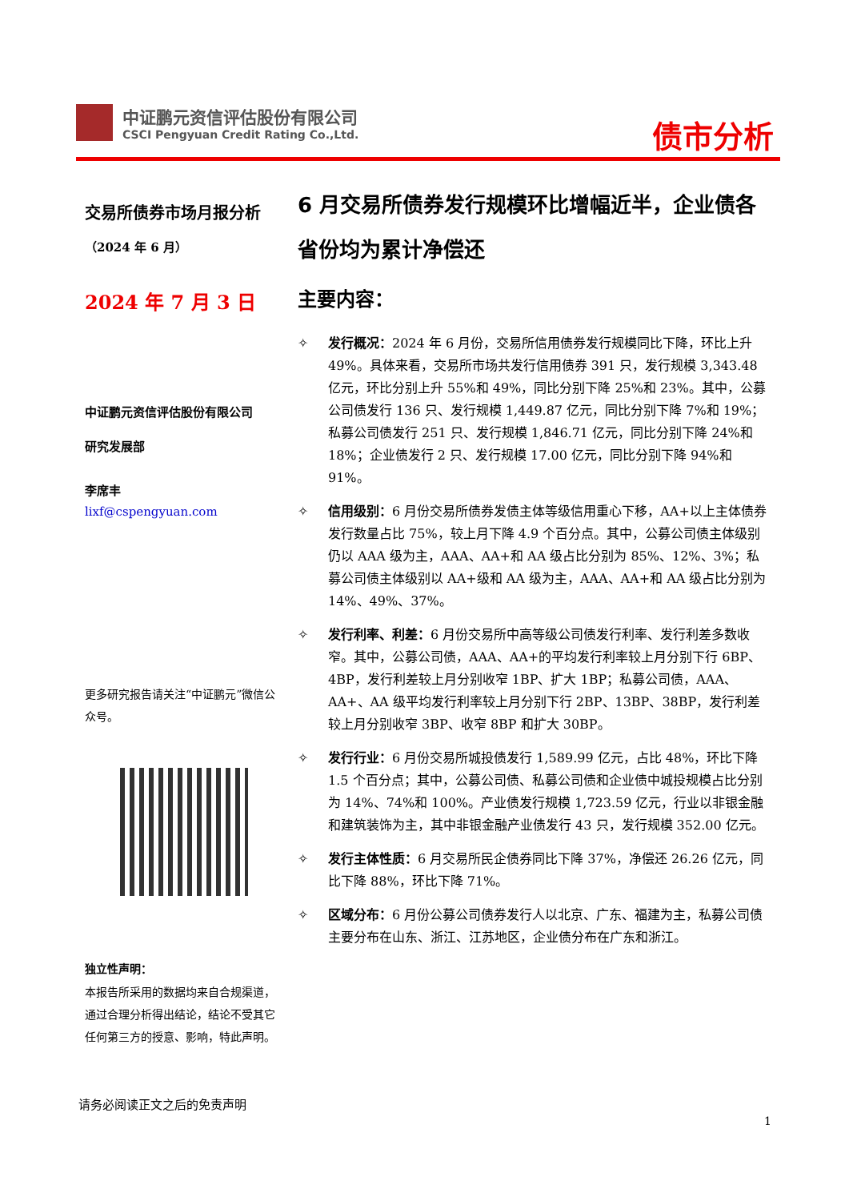中证鹏元资信评估股份有限公司
CSCI Pengyuan Credit Rating Co.,Ltd.
债市分析
交易所债券市场月报分析
（2024 年 6 月）
2024 年 7 月 3 日
中证鹏元资信评估股份有限公司
研究发展部
李席丰
lixf@cspengyuan.com
更多研究报告请关注“中证鹏元”微信公众号。
独立性声明：
本报告所采用的数据均来自合规渠道，通过合理分析得出结论，结论不受其它任何第三方的授意、影响，特此声明。
6 月交易所债券发行规模环比增幅近半，企业债各省份均为累计净偿还
主要内容：
✧ 发行概况：2024 年 6 月份，交易所信用债券发行规模同比下降，环比上升 49%。具体来看，交易所市场共发行信用债券 391 只，发行规模 3,343.48 亿元，环比分别上升 55%和 49%，同比分别下降 25%和 23%。其中，公募公司债发行 136 只、发行规模 1,449.87 亿元，同比分别下降 7%和 19%；私募公司债发行 251 只、发行规模 1,846.71 亿元，同比分别下降 24%和 18%；企业债发行 2 只、发行规模 17.00 亿元，同比分别下降 94%和 91%。
✧ 信用级别：6 月份交易所债券发债主体等级信用重心下移，AA+以上主体债券发行数量占比 75%，较上月下降 4.9 个百分点。其中，公募公司债主体级别仍以 AAA 级为主，AAA、AA+和 AA 级占比分别为 85%、12%、3%；私募公司债主体级别以 AA+级和 AA 级为主，AAA、AA+和 AA 级占比分别为 14%、49%、37%。
✧ 发行利率、利差：6 月份交易所中高等级公司债发行利率、发行利差多数收窄。其中，公募公司债，AAA、AA+的平均发行利率较上月分别下行 6BP、4BP，发行利差较上月分别收窄 1BP、扩大 1BP；私募公司债，AAA、AA+、AA 级平均发行利率较上月分别下行 2BP、13BP、38BP，发行利差较上月分别收窄 3BP、收窄 8BP 和扩大 30BP。
✧ 发行行业：6 月份交易所城投债发行 1,589.99 亿元，占比 48%，环比下降 1.5 个百分点；其中，公募公司债、私募公司债和企业债中城投规模占比分别为 14%、74%和 100%。产业债发行规模 1,723.59 亿元，行业以非银金融和建筑装饰为主，其中非银金融产业债发行 43 只，发行规模 352.00 亿元。
✧ 发行主体性质：6 月交易所民企债券同比下降 37%，净偿还 26.26 亿元，同比下降 88%，环比下降 71%。
✧ 区域分布：6 月份公募公司债券发行人以北京、广东、福建为主，私募公司债主要分布在山东、浙江、江苏地区，企业债分布在广东和浙江。
请务必阅读正文之后的免责声明
1